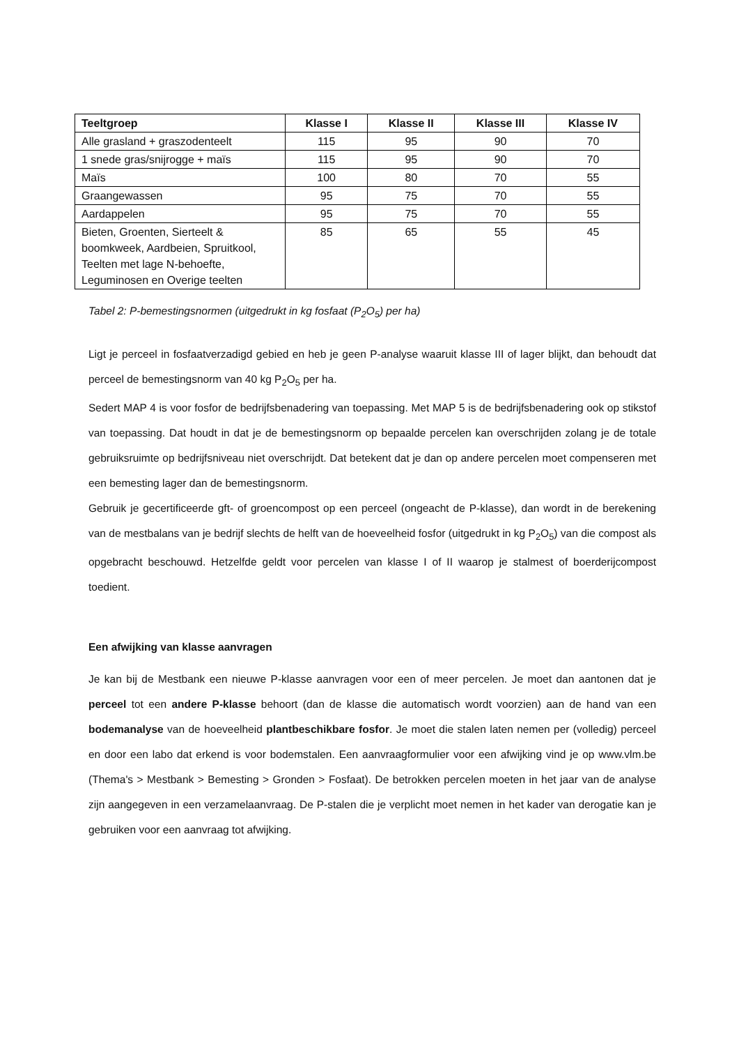| Teeltgroep | Klasse I | Klasse II | Klasse III | Klasse IV |
| --- | --- | --- | --- | --- |
| Alle grasland + graszodenteelt | 115 | 95 | 90 | 70 |
| 1 snede gras/snijrogge + maïs | 115 | 95 | 90 | 70 |
| Maïs | 100 | 80 | 70 | 55 |
| Graangewassen | 95 | 75 | 70 | 55 |
| Aardappelen | 95 | 75 | 70 | 55 |
| Bieten, Groenten, Sierteelt & boomkweek, Aardbeien, Spruitkool, Teelten met lage N-behoefte, Leguminosen en Overige teelten | 85 | 65 | 55 | 45 |
Tabel 2: P-bemestingsnormen (uitgedrukt in kg fosfaat (P<sub>2</sub>O<sub>5</sub>) per ha)
Ligt je perceel in fosfaatverzadigd gebied en heb je geen P-analyse waaruit klasse III of lager blijkt, dan behoudt dat perceel de bemestingsnorm van 40 kg P<sub>2</sub>O<sub>5</sub> per ha.
Sedert MAP 4 is voor fosfor de bedrijfsbenadering van toepassing. Met MAP 5 is de bedrijfsbenadering ook op stikstof van toepassing. Dat houdt in dat je de bemestingsnorm op bepaalde percelen kan overschrijden zolang je de totale gebruiksruimte op bedrijfsniveau niet overschrijdt. Dat betekent dat je dan op andere percelen moet compenseren met een bemesting lager dan de bemestingsnorm.
Gebruik je gecertificeerde gft- of groencompost op een perceel (ongeacht de P-klasse), dan wordt in de berekening van de mestbalans van je bedrijf slechts de helft van de hoeveelheid fosfor (uitgedrukt in kg P<sub>2</sub>O<sub>5</sub>) van die compost als opgebracht beschouwd. Hetzelfde geldt voor percelen van klasse I of II waarop je stalmest of boerderijcompost toedient.
Een afwijking van klasse aanvragen
Je kan bij de Mestbank een nieuwe P-klasse aanvragen voor een of meer percelen. Je moet dan aantonen dat je perceel tot een andere P-klasse behoort (dan de klasse die automatisch wordt voorzien) aan de hand van een bodemanalyse van de hoeveelheid plantbeschikbare fosfor. Je moet die stalen laten nemen per (volledig) perceel en door een labo dat erkend is voor bodemstalen. Een aanvraagformulier voor een afwijking vind je op www.vlm.be (Thema's > Mestbank > Bemesting > Gronden > Fosfaat). De betrokken percelen moeten in het jaar van de analyse zijn aangegeven in een verzamelaanvraag. De P-stalen die je verplicht moet nemen in het kader van derogatie kan je gebruiken voor een aanvraag tot afwijking.